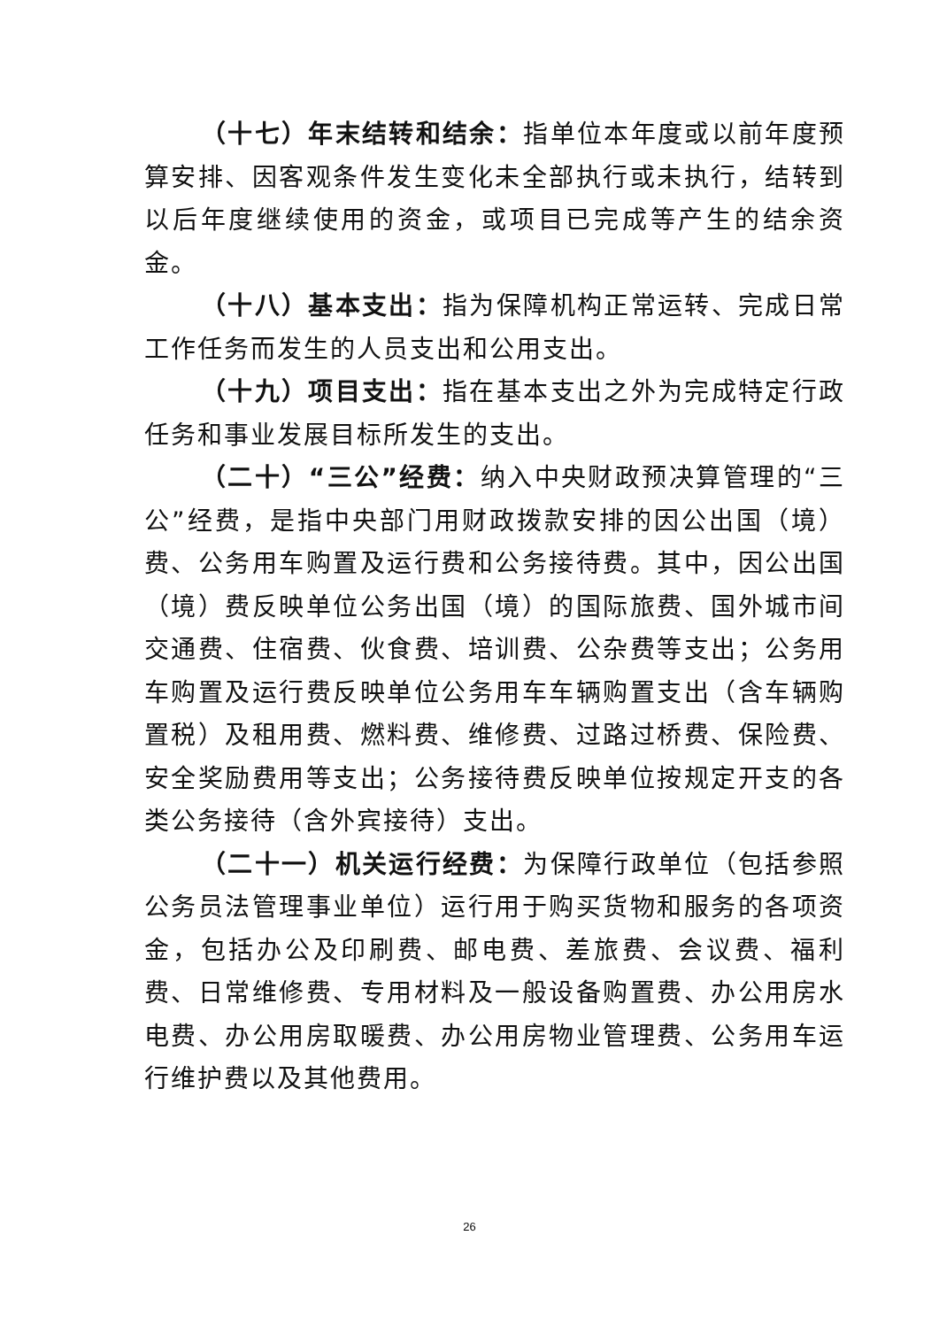（十七）年末结转和结余：指单位本年度或以前年度预算安排、因客观条件发生变化未全部执行或未执行，结转到以后年度继续使用的资金，或项目已完成等产生的结余资金。
（十八）基本支出：指为保障机构正常运转、完成日常工作任务而发生的人员支出和公用支出。
（十九）项目支出：指在基本支出之外为完成特定行政任务和事业发展目标所发生的支出。
（二十）“三公”经费：纳入中央财政预决算管理的“三公”经费，是指中央部门用财政拨款安排的因公出国（境）费、公务用车购置及运行费和公务接待费。其中，因公出国（境）费反映单位公务出国（境）的国际旅费、国外城市间交通费、住宿费、伙食费、培训费、公杂费等支出；公务用车购置及运行费反映单位公务用车车辆购置支出（含车辆购置税）及租用费、燃料费、维修费、过路过桥费、保险费、安全奖励费用等支出；公务接待费反映单位按规定开支的各类公务接待（含外宾接待）支出。
（二十一）机关运行经费：为保障行政单位（包括参照公务员法管理事业单位）运行用于购买货物和服务的各项资金，包括办公及印刷费、邮电费、差旅费、会议费、福利费、日常维修费、专用材料及一般设备购置费、办公用房水电费、办公用房取暖费、办公用房物业管理费、公务用车运行维护费以及其他费用。
26